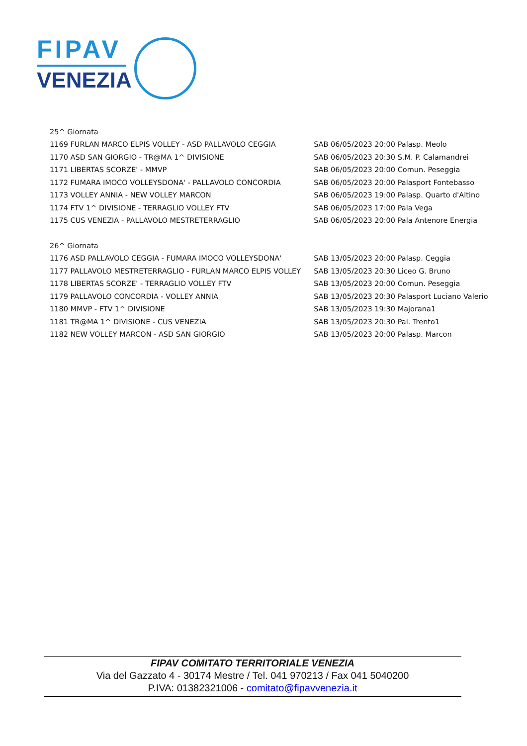FIPAV
VENEZIA
| 25^ Giornata | |
| 1169 FURLAN MARCO ELPIS VOLLEY - ASD PALLAVOLO CEGGIA | SAB 06/05/2023 20:00 Palasp. Meolo |
| 1170 ASD SAN GIORGIO - TR@MA 1^ DIVISIONE | SAB 06/05/2023 20:30 S.M. P. Calamandrei |
| 1171 LIBERTAS SCORZE' - MMVP | SAB 06/05/2023 20:00 Comun. Peseggia |
| 1172 FUMARA IMOCO VOLLEYSDONA' - PALLAVOLO CONCORDIA | SAB 06/05/2023 20:00 Palasport Fontebasso |
| 1173 VOLLEY ANNIA - NEW VOLLEY MARCON | SAB 06/05/2023 19:00 Palasp. Quarto d'Altino |
| 1174 FTV 1^ DIVISIONE - TERRAGLIO VOLLEY FTV | SAB 06/05/2023 17:00 Pala Vega |
| 1175 CUS VENEZIA - PALLAVOLO MESTRETERRAGLIO | SAB 06/05/2023 20:00 Pala Antenore Energia |
| 26^ Giornata | |
| 1176 ASD PALLAVOLO CEGGIA - FUMARA IMOCO VOLLEYSDONA' | SAB 13/05/2023 20:00 Palasp. Ceggia |
| 1177 PALLAVOLO MESTRETERRAGLIO - FURLAN MARCO ELPIS VOLLEY | SAB 13/05/2023 20:30 Liceo G. Bruno |
| 1178 LIBERTAS SCORZE' - TERRAGLIO VOLLEY FTV | SAB 13/05/2023 20:00 Comun. Peseggia |
| 1179 PALLAVOLO CONCORDIA - VOLLEY ANNIA | SAB 13/05/2023 20:30 Palasport Luciano Valerio |
| 1180 MMVP - FTV 1^ DIVISIONE | SAB 13/05/2023 19:30 Majorana1 |
| 1181 TR@MA 1^ DIVISIONE - CUS VENEZIA | SAB 13/05/2023 20:30 Pal. Trento1 |
| 1182 NEW VOLLEY MARCON - ASD SAN GIORGIO | SAB 13/05/2023 20:00 Palasp. Marcon |
FIPAV COMITATO TERRITORIALE VENEZIA
Via del Gazzato 4 - 30174 Mestre / Tel. 041 970213 / Fax 041 5040200
P.IVA: 01382321006 - comitato@fipavvenezia.it